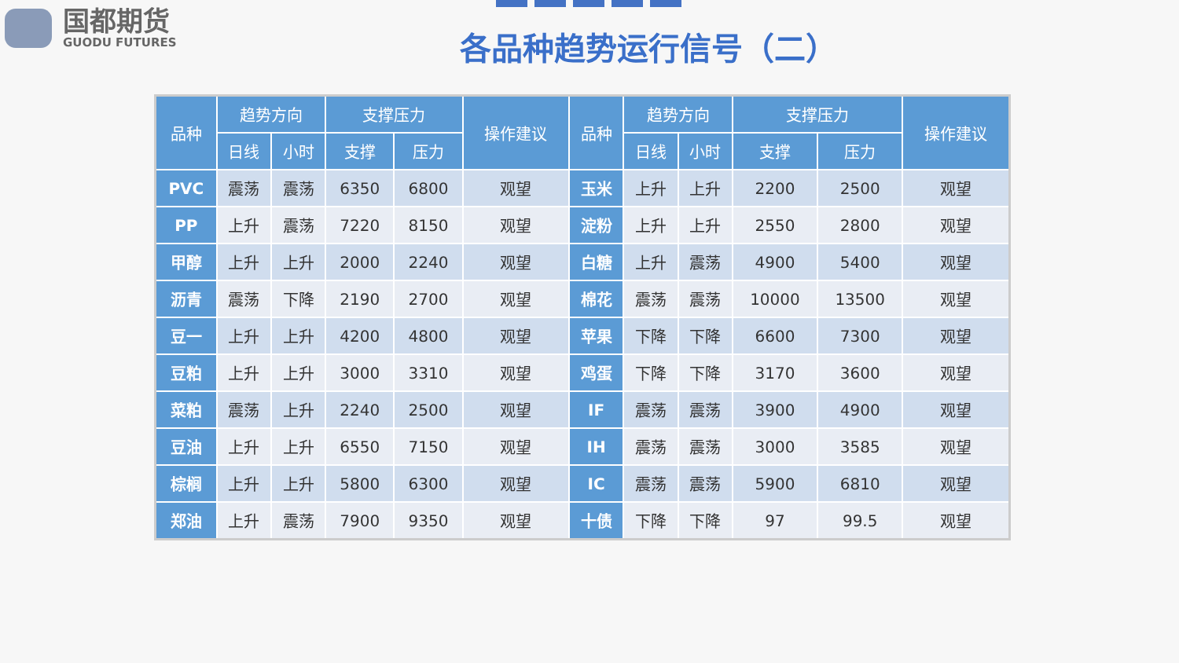国都期货
GUODU FUTURES
各品种趋势运行信号（二）
| 品种 | 趋势方向 | | 支撑压力 | | 操作建议 | 品种 | 趋势方向 | | 支撑压力 | | 操作建议 |
| --- | --- | --- | --- | --- | --- | --- | --- | --- | --- | --- | --- |
| | 日线 | 小时 | 支撑 | 压力 | | | 日线 | 小时 | 支撑 | 压力 | |
| PVC | 震荡 | 震荡 | 6350 | 6800 | 观望 | 玉米 | 上升 | 上升 | 2200 | 2500 | 观望 |
| PP | 上升 | 震荡 | 7220 | 8150 | 观望 | 淀粉 | 上升 | 上升 | 2550 | 2800 | 观望 |
| 甲醇 | 上升 | 上升 | 2000 | 2240 | 观望 | 白糖 | 上升 | 震荡 | 4900 | 5400 | 观望 |
| 沥青 | 震荡 | 下降 | 2190 | 2700 | 观望 | 棉花 | 震荡 | 震荡 | 10000 | 13500 | 观望 |
| 豆一 | 上升 | 上升 | 4200 | 4800 | 观望 | 苹果 | 下降 | 下降 | 6600 | 7300 | 观望 |
| 豆粕 | 上升 | 上升 | 3000 | 3310 | 观望 | 鸡蛋 | 下降 | 下降 | 3170 | 3600 | 观望 |
| 菜粕 | 震荡 | 上升 | 2240 | 2500 | 观望 | IF | 震荡 | 震荡 | 3900 | 4900 | 观望 |
| 豆油 | 上升 | 上升 | 6550 | 7150 | 观望 | IH | 震荡 | 震荡 | 3000 | 3585 | 观望 |
| 棕榈 | 上升 | 上升 | 5800 | 6300 | 观望 | IC | 震荡 | 震荡 | 5900 | 6810 | 观望 |
| 郑油 | 上升 | 震荡 | 7900 | 9350 | 观望 | 十债 | 下降 | 下降 | 97 | 99.5 | 观望 |